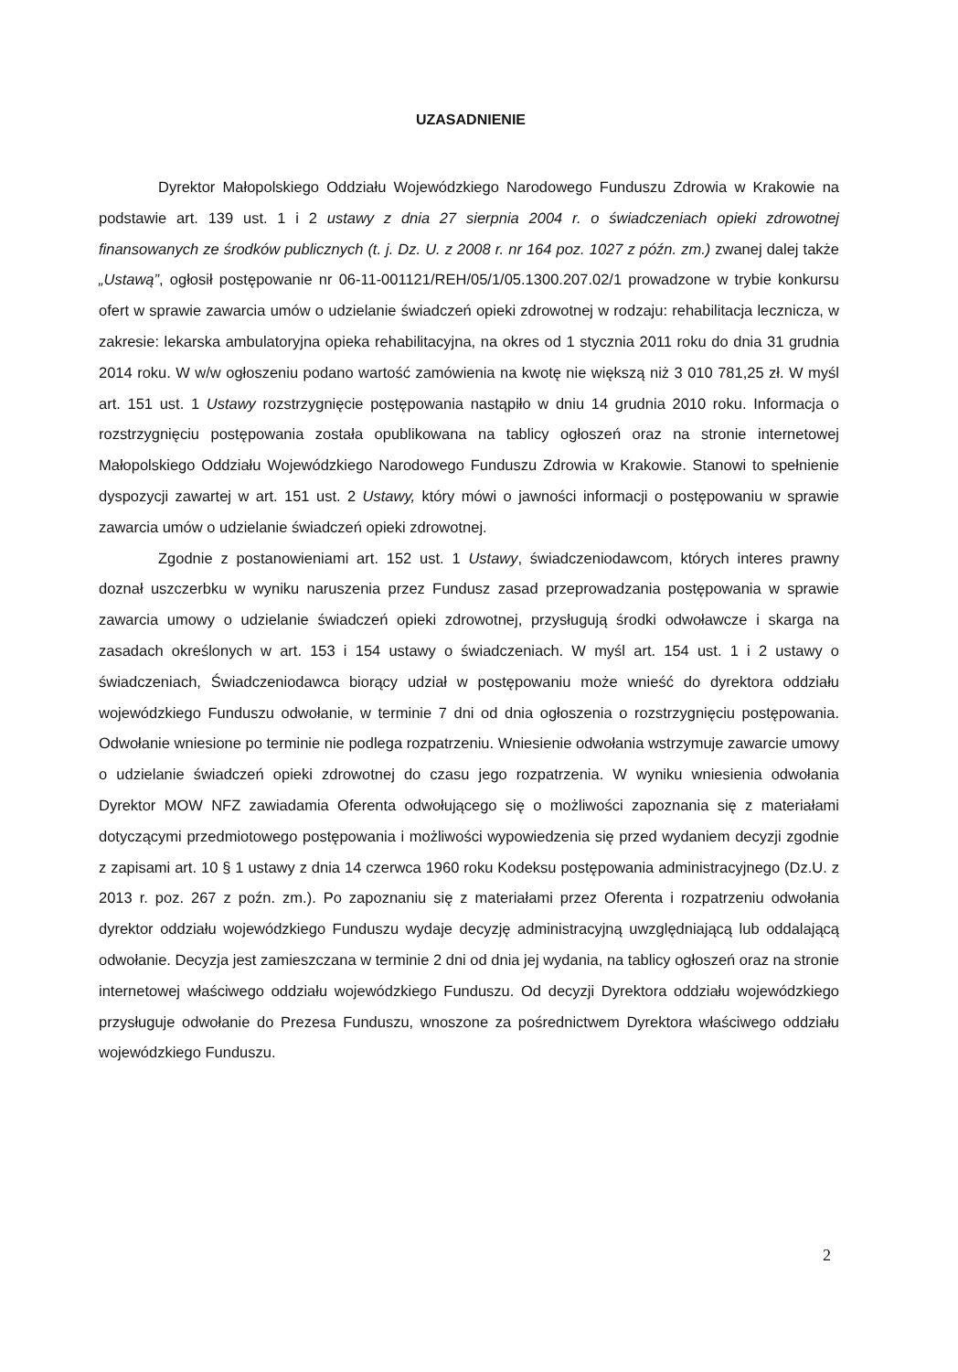UZASADNIENIE
Dyrektor Małopolskiego Oddziału Wojewódzkiego Narodowego Funduszu Zdrowia w Krakowie na podstawie art. 139 ust. 1 i 2 ustawy z dnia 27 sierpnia 2004 r. o świadczeniach opieki zdrowotnej finansowanych ze środków publicznych (t. j. Dz. U. z 2008 r. nr 164 poz. 1027 z późn. zm.) zwanej dalej także „Ustawą”, ogłosił postępowanie nr 06-11-001121/REH/05/1/05.1300.207.02/1 prowadzone w trybie konkursu ofert w sprawie zawarcia umów o udzielanie świadczeń opieki zdrowotnej w rodzaju: rehabilitacja lecznicza, w zakresie: lekarska ambulatoryjna opieka rehabilitacyjna, na okres od 1 stycznia 2011 roku do dnia 31 grudnia 2014 roku. W w/w ogłoszeniu podano wartość zamówienia na kwotę nie większą niż 3 010 781,25 zł. W myśl art. 151 ust. 1 Ustawy rozstrzygnięcie postępowania nastąpiło w dniu 14 grudnia 2010 roku. Informacja o rozstrzygnięciu postępowania została opublikowana na tablicy ogłoszeń oraz na stronie internetowej Małopolskiego Oddziału Wojewódzkiego Narodowego Funduszu Zdrowia w Krakowie. Stanowi to spełnienie dyspozycji zawartej w art. 151 ust. 2 Ustawy, który mówi o jawności informacji o postępowaniu w sprawie zawarcia umów o udzielanie świadczeń opieki zdrowotnej.
Zgodnie z postanowieniami art. 152 ust. 1 Ustawy, świadczeniodawcom, których interes prawny doznał uszczerbku w wyniku naruszenia przez Fundusz zasad przeprowadzania postępowania w sprawie zawarcia umowy o udzielanie świadczeń opieki zdrowotnej, przysługują środki odwoławcze i skarga na zasadach określonych w art. 153 i 154 ustawy o świadczeniach. W myśl art. 154 ust. 1 i 2 ustawy o świadczeniach, Świadczeniodawca biorący udział w postępowaniu może wnieść do dyrektora oddziału wojewódzkiego Funduszu odwołanie, w terminie 7 dni od dnia ogłoszenia o rozstrzygnięciu postępowania. Odwołanie wniesione po terminie nie podlega rozpatrzeniu. Wniesienie odwołania wstrzymuje zawarcie umowy o udzielanie świadczeń opieki zdrowotnej do czasu jego rozpatrzenia. W wyniku wniesienia odwołania Dyrektor MOW NFZ zawiadamia Oferenta odwołującego się o możliwości zapoznania się z materiałami dotyczącymi przedmiotowego postępowania i możliwości wypowiedzenia się przed wydaniem decyzji zgodnie z zapisami art. 10 § 1 ustawy z dnia 14 czerwca 1960 roku Kodeksu postępowania administracyjnego (Dz.U. z 2013 r. poz. 267 z poźn. zm.). Po zapoznaniu się z materiałami przez Oferenta i rozpatrzeniu odwołania dyrektor oddziału wojewódzkiego Funduszu wydaje decyzję administracyjną uwzględniającą lub oddalającą odwołanie. Decyzja jest zamieszczana w terminie 2 dni od dnia jej wydania, na tablicy ogłoszeń oraz na stronie internetowej właściwego oddziału wojewódzkiego Funduszu. Od decyzji Dyrektora oddziału wojewódzkiego przysługuje odwołanie do Prezesa Funduszu, wnoszone za pośrednictwem Dyrektora właściwego oddziału wojewódzkiego Funduszu.
2